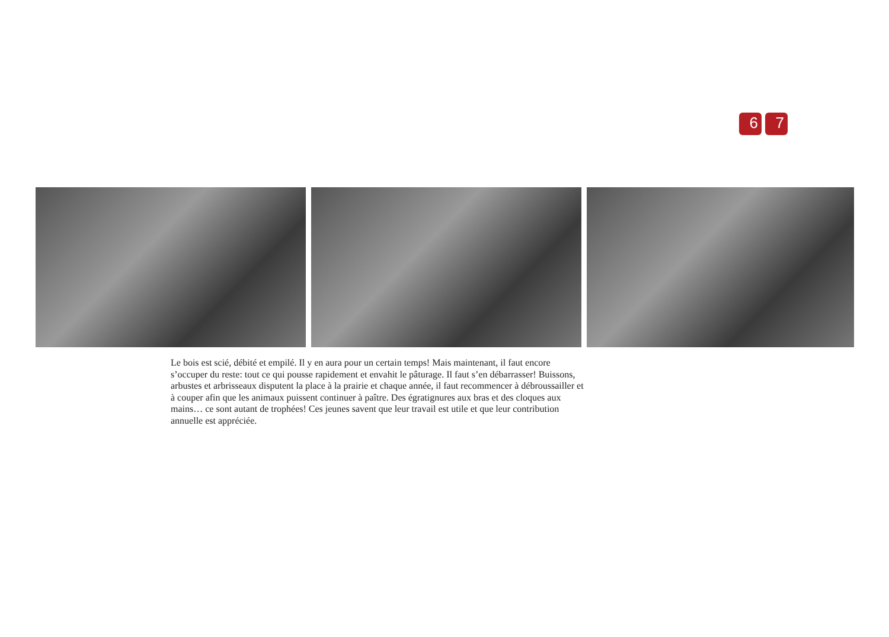6 7
Le bois est scié, débité et empilé. Il y en aura pour un certain temps! Mais maintenant, il faut encore s’occuper du reste: tout ce qui pousse rapidement et envahit le pâturage. Il faut s’en débarrasser! Buissons, arbustes et arbrisseaux disputent la place à la prairie et chaque année, il faut recommencer à débroussailler et à couper afin que les animaux puissent continuer à paître. Des égratignures aux bras et des cloques aux mains… ce sont autant de trophées! Ces jeunes savent que leur travail est utile et que leur contribution annuelle est appréciée.